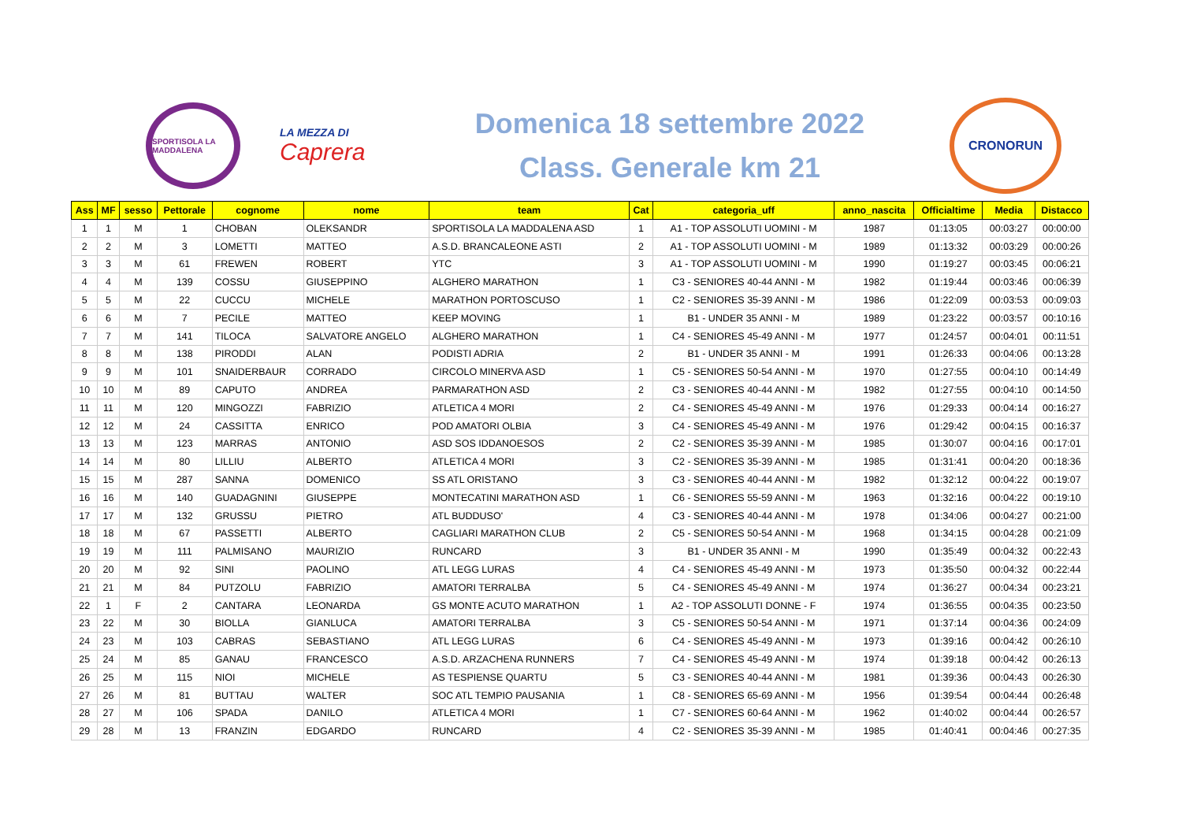SPORTISOLA LA MADDALENA
LA MEZZA DI
Caprera
Domenica 18 settembre 2022
Class. Generale km 21
CRONORUN
| Ass | MF | sesso | Pettorale | cognome | nome | team | Cat | categoria_uff | anno_nascita | Officialtime | Media | Distacco |
| --- | --- | --- | --- | --- | --- | --- | --- | --- | --- | --- | --- | --- |
| 1 | 1 | M | 1 | CHOBAN | OLEKSANDR | SPORTISOLA LA MADDALENA ASD | 1 | A1 - TOP ASSOLUTI UOMINI - M | 1987 | 01:13:05 | 00:03:27 | 00:00:00 |
| 2 | 2 | M | 3 | LOMETTI | MATTEO | A.S.D. BRANCALEONE ASTI | 2 | A1 - TOP ASSOLUTI UOMINI - M | 1989 | 01:13:32 | 00:03:29 | 00:00:26 |
| 3 | 3 | M | 61 | FREWEN | ROBERT | YTC | 3 | A1 - TOP ASSOLUTI UOMINI - M | 1990 | 01:19:27 | 00:03:45 | 00:06:21 |
| 4 | 4 | M | 139 | COSSU | GIUSEPPINO | ALGHERO MARATHON | 1 | C3 - SENIORES 40-44 ANNI - M | 1982 | 01:19:44 | 00:03:46 | 00:06:39 |
| 5 | 5 | M | 22 | CUCCU | MICHELE | MARATHON PORTOSCUSO | 1 | C2 - SENIORES 35-39 ANNI - M | 1986 | 01:22:09 | 00:03:53 | 00:09:03 |
| 6 | 6 | M | 7 | PECILE | MATTEO | KEEP MOVING | 1 | B1 - UNDER 35 ANNI - M | 1989 | 01:23:22 | 00:03:57 | 00:10:16 |
| 7 | 7 | M | 141 | TILOCA | SALVATORE ANGELO | ALGHERO MARATHON | 1 | C4 - SENIORES 45-49 ANNI - M | 1977 | 01:24:57 | 00:04:01 | 00:11:51 |
| 8 | 8 | M | 138 | PIRODDI | ALAN | PODISTI ADRIA | 2 | B1 - UNDER 35 ANNI - M | 1991 | 01:26:33 | 00:04:06 | 00:13:28 |
| 9 | 9 | M | 101 | SNAIDERBAUR | CORRADO | CIRCOLO MINERVA ASD | 1 | C5 - SENIORES 50-54 ANNI - M | 1970 | 01:27:55 | 00:04:10 | 00:14:49 |
| 10 | 10 | M | 89 | CAPUTO | ANDREA | PARMARATHON ASD | 2 | C3 - SENIORES 40-44 ANNI - M | 1982 | 01:27:55 | 00:04:10 | 00:14:50 |
| 11 | 11 | M | 120 | MINGOZZI | FABRIZIO | ATLETICA 4 MORI | 2 | C4 - SENIORES 45-49 ANNI - M | 1976 | 01:29:33 | 00:04:14 | 00:16:27 |
| 12 | 12 | M | 24 | CASSITTA | ENRICO | POD AMATORI OLBIA | 3 | C4 - SENIORES 45-49 ANNI - M | 1976 | 01:29:42 | 00:04:15 | 00:16:37 |
| 13 | 13 | M | 123 | MARRAS | ANTONIO | ASD SOS IDDANOESOS | 2 | C2 - SENIORES 35-39 ANNI - M | 1985 | 01:30:07 | 00:04:16 | 00:17:01 |
| 14 | 14 | M | 80 | LILLIU | ALBERTO | ATLETICA 4 MORI | 3 | C2 - SENIORES 35-39 ANNI - M | 1985 | 01:31:41 | 00:04:20 | 00:18:36 |
| 15 | 15 | M | 287 | SANNA | DOMENICO | SS ATL ORISTANO | 3 | C3 - SENIORES 40-44 ANNI - M | 1982 | 01:32:12 | 00:04:22 | 00:19:07 |
| 16 | 16 | M | 140 | GUADAGNINI | GIUSEPPE | MONTECATINI MARATHON ASD | 1 | C6 - SENIORES 55-59 ANNI - M | 1963 | 01:32:16 | 00:04:22 | 00:19:10 |
| 17 | 17 | M | 132 | GRUSSU | PIETRO | ATL BUDDUSO' | 4 | C3 - SENIORES 40-44 ANNI - M | 1978 | 01:34:06 | 00:04:27 | 00:21:00 |
| 18 | 18 | M | 67 | PASSETTI | ALBERTO | CAGLIARI MARATHON CLUB | 2 | C5 - SENIORES 50-54 ANNI - M | 1968 | 01:34:15 | 00:04:28 | 00:21:09 |
| 19 | 19 | M | 111 | PALMISANO | MAURIZIO | RUNCARD | 3 | B1 - UNDER 35 ANNI - M | 1990 | 01:35:49 | 00:04:32 | 00:22:43 |
| 20 | 20 | M | 92 | SINI | PAOLINO | ATL LEGG LURAS | 4 | C4 - SENIORES 45-49 ANNI - M | 1973 | 01:35:50 | 00:04:32 | 00:22:44 |
| 21 | 21 | M | 84 | PUTZOLU | FABRIZIO | AMATORI TERRALBA | 5 | C4 - SENIORES 45-49 ANNI - M | 1974 | 01:36:27 | 00:04:34 | 00:23:21 |
| 22 | 1 | F | 2 | CANTARA | LEONARDA | GS MONTE ACUTO MARATHON | 1 | A2 - TOP ASSOLUTI DONNE - F | 1974 | 01:36:55 | 00:04:35 | 00:23:50 |
| 23 | 22 | M | 30 | BIOLLA | GIANLUCA | AMATORI TERRALBA | 3 | C5 - SENIORES 50-54 ANNI - M | 1971 | 01:37:14 | 00:04:36 | 00:24:09 |
| 24 | 23 | M | 103 | CABRAS | SEBASTIANO | ATL LEGG LURAS | 6 | C4 - SENIORES 45-49 ANNI - M | 1973 | 01:39:16 | 00:04:42 | 00:26:10 |
| 25 | 24 | M | 85 | GANAU | FRANCESCO | A.S.D. ARZACHENA RUNNERS | 7 | C4 - SENIORES 45-49 ANNI - M | 1974 | 01:39:18 | 00:04:42 | 00:26:13 |
| 26 | 25 | M | 115 | NIOI | MICHELE | AS TESPIENSE QUARTU | 5 | C3 - SENIORES 40-44 ANNI - M | 1981 | 01:39:36 | 00:04:43 | 00:26:30 |
| 27 | 26 | M | 81 | BUTTAU | WALTER | SOC ATL TEMPIO PAUSANIA | 1 | C8 - SENIORES 65-69 ANNI - M | 1956 | 01:39:54 | 00:04:44 | 00:26:48 |
| 28 | 27 | M | 106 | SPADA | DANILO | ATLETICA 4 MORI | 1 | C7 - SENIORES 60-64 ANNI - M | 1962 | 01:40:02 | 00:04:44 | 00:26:57 |
| 29 | 28 | M | 13 | FRANZIN | EDGARDO | RUNCARD | 4 | C2 - SENIORES 35-39 ANNI - M | 1985 | 01:40:41 | 00:04:46 | 00:27:35 |